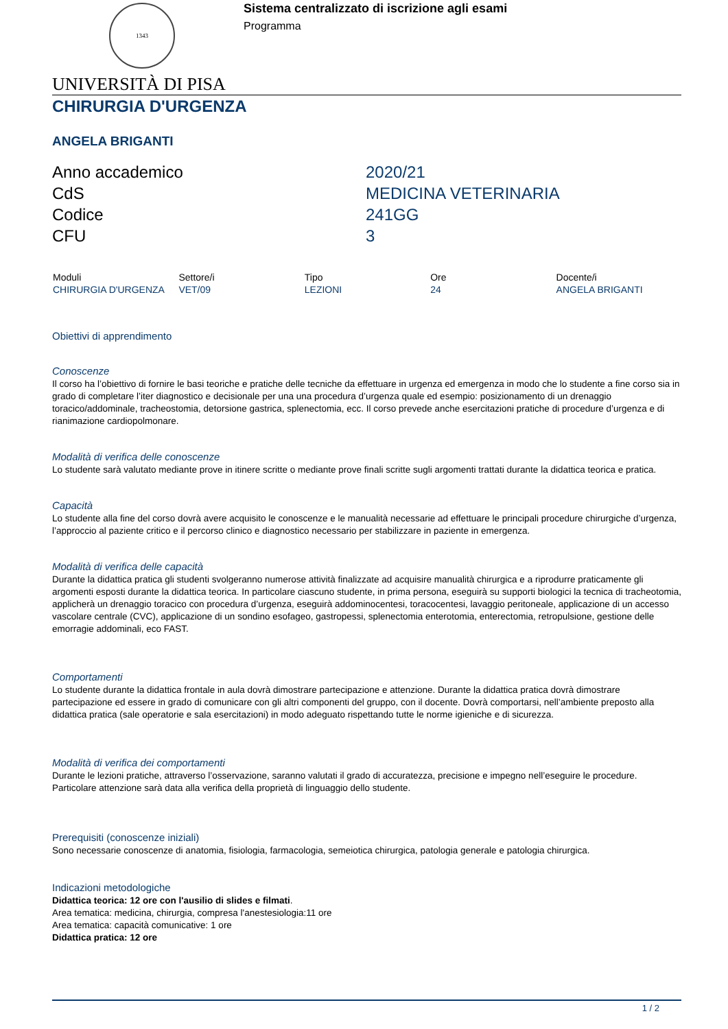1343
Sistema centralizzato di iscrizione agli esami
Programma
UNIVERSITÀ DI PISA
CHIRURGIA D'URGENZA
ANGELA BRIGANTI
Anno accademico
2020/21
CdS
MEDICINA VETERINARIA
Codice
241GG
CFU
3
| Moduli | Settore/i | Tipo | Ore | Docente/i |
| --- | --- | --- | --- | --- |
| CHIRURGIA D'URGENZA | VET/09 | LEZIONI | 24 | ANGELA BRIGANTI |
Obiettivi di apprendimento
Conoscenze
Il corso ha l’obiettivo di fornire le basi teoriche e pratiche delle tecniche da effettuare in urgenza ed emergenza in modo che lo studente a fine corso sia in grado di completare l’iter diagnostico e decisionale per una una procedura d’urgenza quale ed esempio: posizionamento di un drenaggio toracico/addominale, tracheostomia, detorsione gastrica, splenectomia, ecc. Il corso prevede anche esercitazioni pratiche di procedure d’urgenza e di rianimazione cardiopolmonare.
Modalità di verifica delle conoscenze
Lo studente sarà valutato mediante prove in itinere scritte o mediante prove finali scritte sugli argomenti trattati durante la didattica teorica e pratica.
Capacità
Lo studente alla fine del corso dovrà avere acquisito le conoscenze e le manualità necessarie ad effettuare le principali procedure chirurgiche d’urgenza, l’approccio al paziente critico e il percorso clinico e diagnostico necessario per stabilizzare in paziente in emergenza.
Modalità di verifica delle capacità
Durante la didattica pratica gli studenti svolgeranno numerose attività finalizzate ad acquisire manualità chirurgica e a riprodurre praticamente gli argomenti esposti durante la didattica teorica. In particolare ciascuno studente, in prima persona, eseguirà su supporti biologici la tecnica di tracheotomia, applicherà un drenaggio toracico con procedura d’urgenza, eseguirà addominocentesi, toracocentesi, lavaggio peritoneale, applicazione di un accesso vascolare centrale (CVC), applicazione di un sondino esofageo, gastropessi, splenectomia enterotomia, enterectomia, retropulsione, gestione delle emorragie addominali, eco FAST.
Comportamenti
Lo studente durante la didattica frontale in aula dovrà dimostrare partecipazione e attenzione. Durante la didattica pratica dovrà dimostrare partecipazione ed essere in grado di comunicare con gli altri componenti del gruppo, con il docente. Dovrà comportarsi, nell’ambiente preposto alla didattica pratica (sale operatorie e sala esercitazioni) in modo adeguato rispettando tutte le norme igieniche e di sicurezza.
Modalità di verifica dei comportamenti
Durante le lezioni pratiche, attraverso l’osservazione, saranno valutati il grado di accuratezza, precisione e impegno nell’eseguire le procedure. Particolare attenzione sarà data alla verifica della proprietà di linguaggio dello studente.
Prerequisiti (conoscenze iniziali)
Sono necessarie conoscenze di anatomia, fisiologia, farmacologia, semeiotica chirurgica, patologia generale e patologia chirurgica.
Indicazioni metodologiche
Didattica teorica: 12 ore con l'ausilio di slides e filmati.
Area tematica: medicina, chirurgia, compresa l'anestesiologia:11 ore
Area tematica: capacità comunicative: 1 ore
Didattica pratica: 12 ore
1 / 2